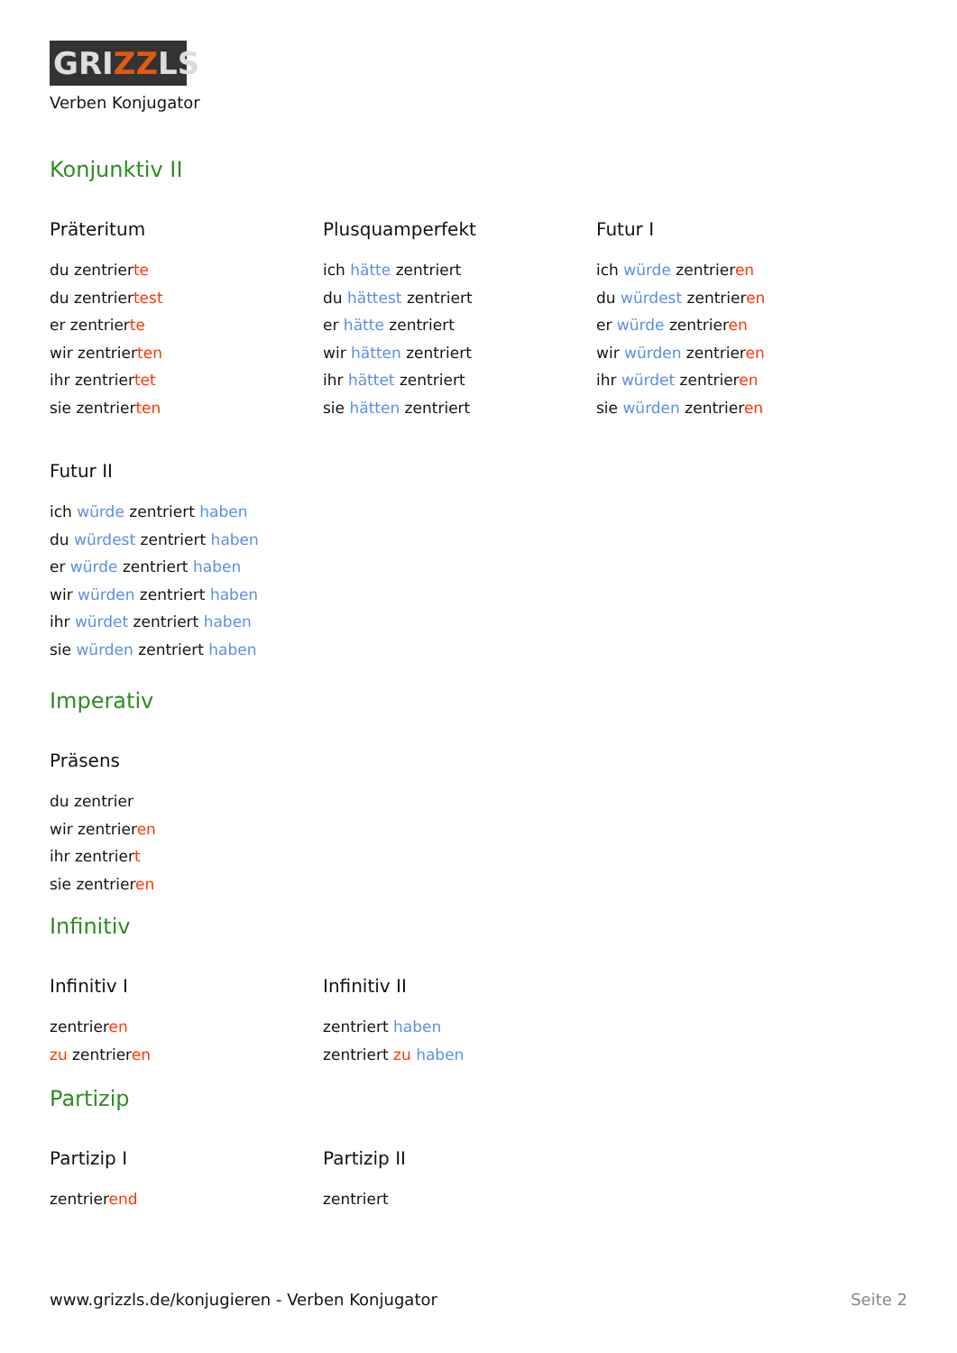GRIZZLS
Verben Konjugator
Konjunktiv II
Präteritum
du zentrierte
du zentriertest
er zentrierte
wir zentrierten
ihr zentriertet
sie zentrierten
Plusquamperfekt
ich hätte zentriert
du hättest zentriert
er hätte zentriert
wir hätten zentriert
ihr hättet zentriert
sie hätten zentriert
Futur I
ich würde zentrieren
du würdest zentrieren
er würde zentrieren
wir würden zentrieren
ihr würdet zentrieren
sie würden zentrieren
Futur II
ich würde zentriert haben
du würdest zentriert haben
er würde zentriert haben
wir würden zentriert haben
ihr würdet zentriert haben
sie würden zentriert haben
Imperativ
Präsens
du zentrier
wir zentrieren
ihr zentriert
sie zentrieren
Infinitiv
Infinitiv I
zentrieren
zu zentrieren
Infinitiv II
zentriert haben
zentriert zu haben
Partizip
Partizip I
zentrierend
Partizip II
zentriert
www.grizzls.de/konjugieren - Verben Konjugator Seite 2